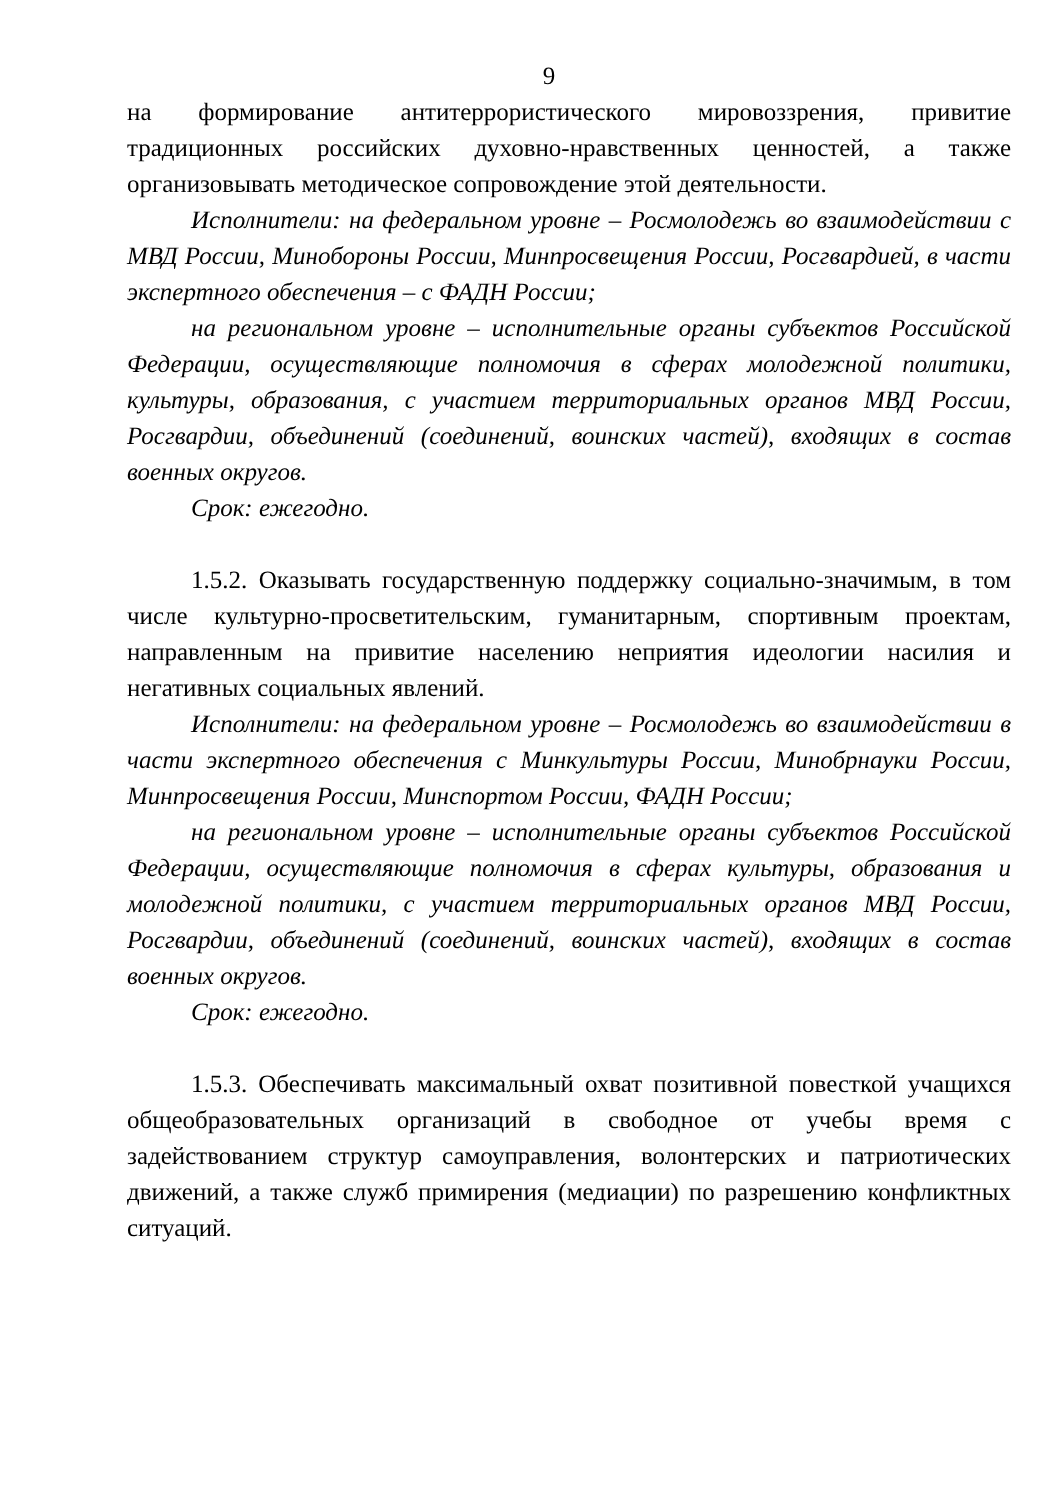9
на формирование антитеррористического мировоззрения, привитие традиционных российских духовно-нравственных ценностей, а также организовывать методическое сопровождение этой деятельности.
Исполнители: на федеральном уровне – Росмолодежь во взаимодействии с МВД России, Минобороны России, Минпросвещения России, Росгвардией, в части экспертного обеспечения – с ФАДН России;
на региональном уровне – исполнительные органы субъектов Российской Федерации, осуществляющие полномочия в сферах молодежной политики, культуры, образования, с участием территориальных органов МВД России, Росгвардии, объединений (соединений, воинских частей), входящих в состав военных округов.
Срок: ежегодно.
1.5.2. Оказывать государственную поддержку социально-значимым, в том числе культурно-просветительским, гуманитарным, спортивным проектам, направленным на привитие населению неприятия идеологии насилия и негативных социальных явлений.
Исполнители: на федеральном уровне – Росмолодежь во взаимодействии в части экспертного обеспечения с Минкультуры России, Минобрнауки России, Минпросвещения России, Минспортом России, ФАДН России;
на региональном уровне – исполнительные органы субъектов Российской Федерации, осуществляющие полномочия в сферах культуры, образования и молодежной политики, с участием территориальных органов МВД России, Росгвардии, объединений (соединений, воинских частей), входящих в состав военных округов.
Срок: ежегодно.
1.5.3. Обеспечивать максимальный охват позитивной повесткой учащихся общеобразовательных организаций в свободное от учебы время с задействованием структур самоуправления, волонтерских и патриотических движений, а также служб примирения (медиации) по разрешению конфликтных ситуаций.